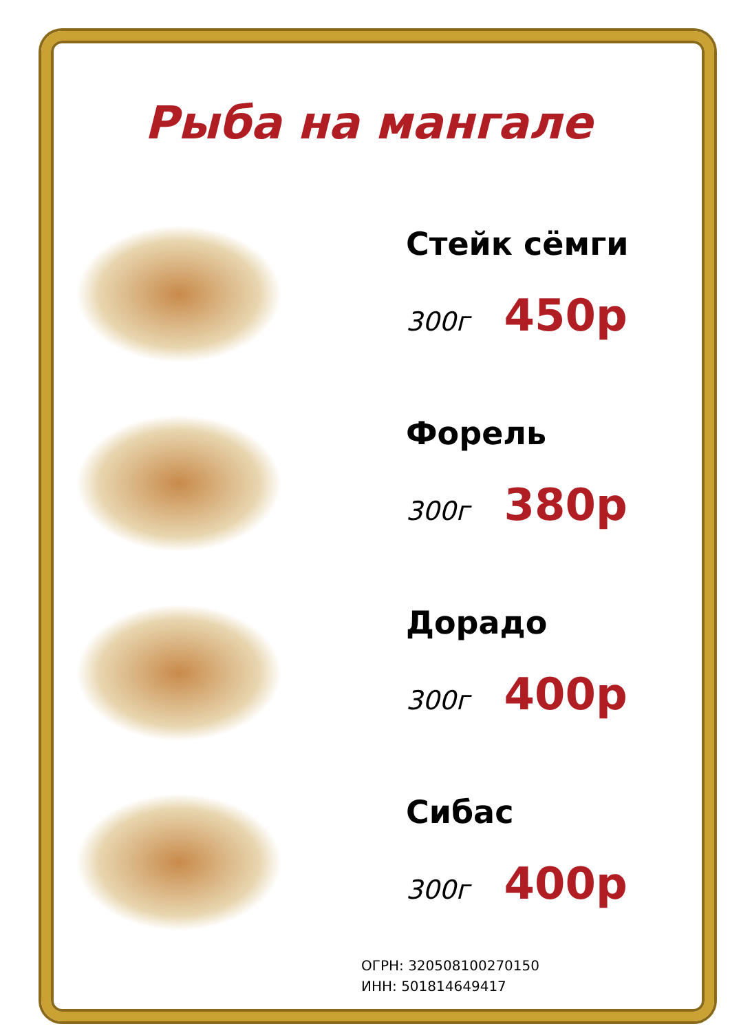Рыба на мангале
Стейк сёмги
300г 450р
Форель
300г 380р
Дорадо
300г 400р
Сибас
300г 400р
ОГРН: 320508100270150
ИНН: 501814649417